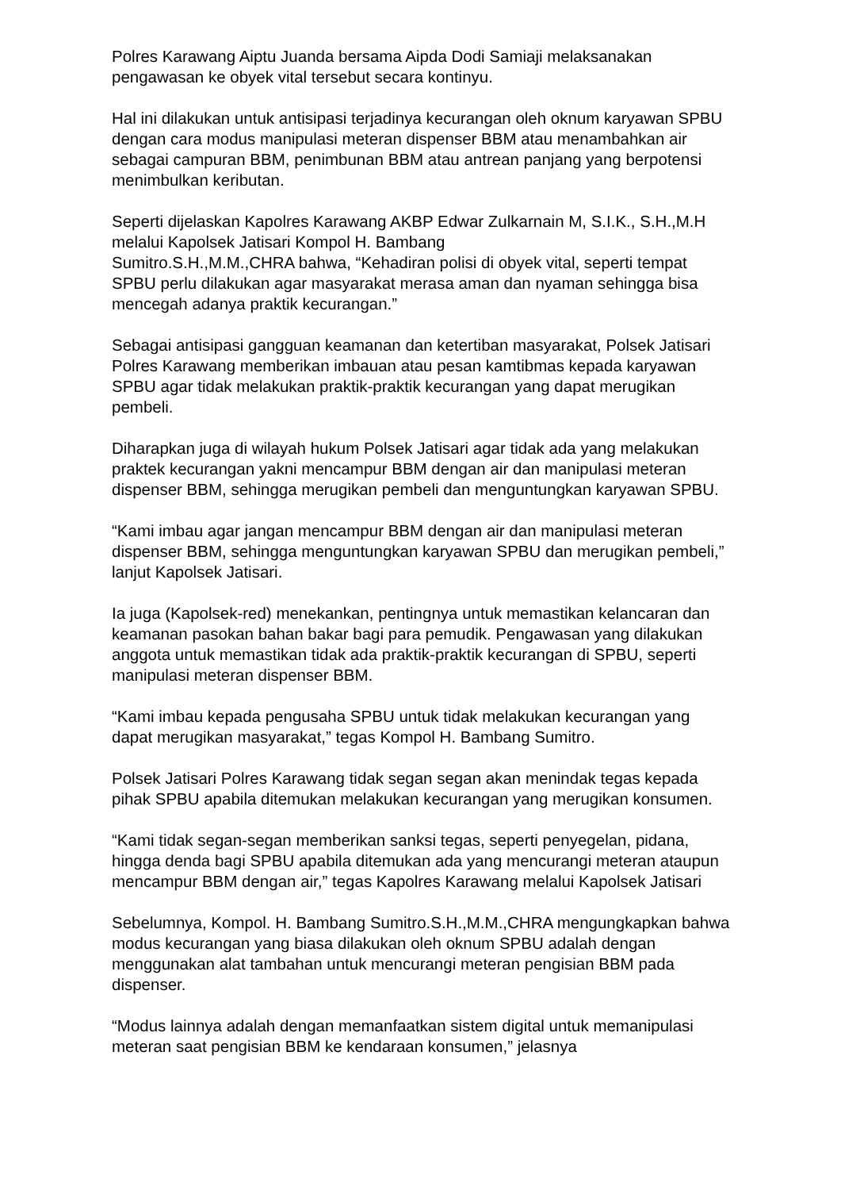Polres Karawang Aiptu Juanda bersama Aipda Dodi Samiaji melaksanakan pengawasan ke obyek vital tersebut secara kontinyu.
Hal ini dilakukan untuk antisipasi terjadinya kecurangan oleh oknum karyawan SPBU dengan cara modus manipulasi meteran dispenser BBM atau menambahkan air sebagai campuran BBM, penimbunan BBM atau antrean panjang yang berpotensi menimbulkan keributan.
Seperti dijelaskan Kapolres Karawang AKBP Edwar Zulkarnain M, S.I.K., S.H.,M.H melalui Kapolsek Jatisari Kompol H. Bambang
Sumitro.S.H.,M.M.,CHRA bahwa, “Kehadiran polisi di obyek vital, seperti tempat SPBU perlu dilakukan agar masyarakat merasa aman dan nyaman sehingga bisa mencegah adanya praktik kecurangan.”
Sebagai antisipasi gangguan keamanan dan ketertiban masyarakat, Polsek Jatisari Polres Karawang memberikan imbauan atau pesan kamtibmas kepada karyawan SPBU agar tidak melakukan praktik-praktik kecurangan yang dapat merugikan pembeli.
Diharapkan juga di wilayah hukum Polsek Jatisari agar tidak ada yang melakukan praktek kecurangan yakni mencampur BBM dengan air dan manipulasi meteran dispenser BBM, sehingga merugikan pembeli dan menguntungkan karyawan SPBU.
“Kami imbau agar jangan mencampur BBM dengan air dan manipulasi meteran dispenser BBM, sehingga menguntungkan karyawan SPBU dan merugikan pembeli,” lanjut Kapolsek Jatisari.
Ia juga (Kapolsek-red) menekankan, pentingnya untuk memastikan kelancaran dan keamanan pasokan bahan bakar bagi para pemudik. Pengawasan yang dilakukan anggota untuk memastikan tidak ada praktik-praktik kecurangan di SPBU, seperti manipulasi meteran dispenser BBM.
“Kami imbau kepada pengusaha SPBU untuk tidak melakukan kecurangan yang dapat merugikan masyarakat,” tegas Kompol H. Bambang Sumitro.
Polsek Jatisari Polres Karawang tidak segan segan akan menindak tegas kepada pihak SPBU apabila ditemukan melakukan kecurangan yang merugikan konsumen.
“Kami tidak segan-segan memberikan sanksi tegas, seperti penyegelan, pidana, hingga denda bagi SPBU apabila ditemukan ada yang mencurangi meteran ataupun mencampur BBM dengan air,” tegas Kapolres Karawang melalui Kapolsek Jatisari
Sebelumnya, Kompol. H. Bambang Sumitro.S.H.,M.M.,CHRA mengungkapkan bahwa modus kecurangan yang biasa dilakukan oleh oknum SPBU adalah dengan menggunakan alat tambahan untuk mencurangi meteran pengisian BBM pada dispenser.
“Modus lainnya adalah dengan memanfaatkan sistem digital untuk memanipulasi meteran saat pengisian BBM ke kendaraan konsumen,” jelasnya